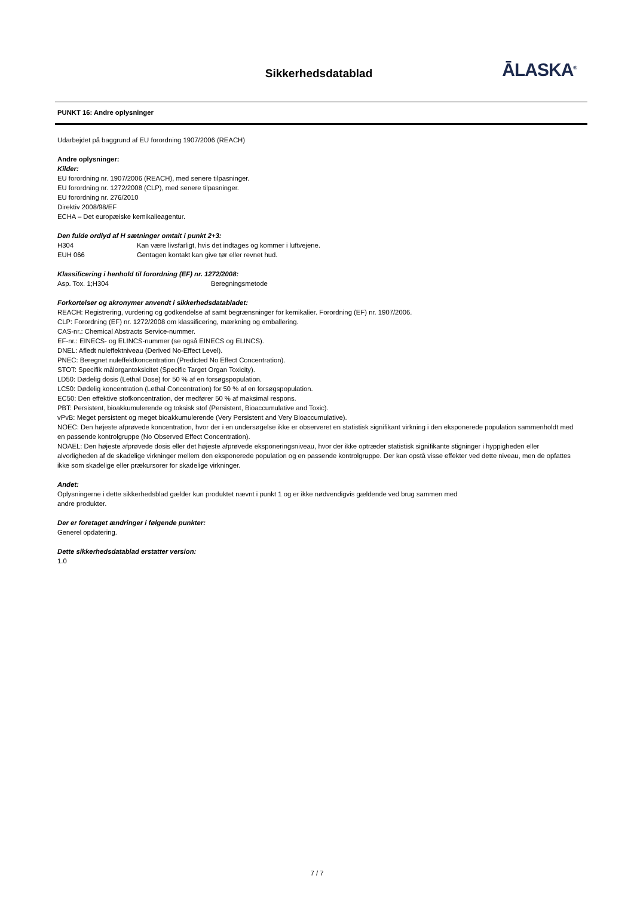Sikkerhedsdatablad ĀLASKA<sup>®</sup>
PUNKT 16: Andre oplysninger
Udarbejdet på baggrund af EU forordning 1907/2006 (REACH)
Andre oplysninger:
Kilder:
EU forordning nr. 1907/2006 (REACH), med senere tilpasninger.
EU forordning nr. 1272/2008 (CLP), med senere tilpasninger.
EU forordning nr. 276/2010
Direktiv 2008/98/EF
ECHA – Det europæiske kemikalieagentur.
Den fulde ordlyd af H sætninger omtalt i punkt 2+3:
H304 Kan være livsfarligt, hvis det indtages og kommer i luftvejene.
EUH 066 Gentagen kontakt kan give tør eller revnet hud.
Klassificering i henhold til forordning (EF) nr. 1272/2008:
Asp. Tox. 1;H304 Beregningsmetode
Forkortelser og akronymer anvendt i sikkerhedsdatabladet:
REACH: Registrering, vurdering og godkendelse af samt begrænsninger for kemikalier. Forordning (EF) nr. 1907/2006.
CLP: Forordning (EF) nr. 1272/2008 om klassificering, mærkning og emballering.
CAS-nr.: Chemical Abstracts Service-nummer.
EF-nr.: EINECS- og ELINCS-nummer (se også EINECS og ELINCS).
DNEL: Afledt nuleffektniveau (Derived No-Effect Level).
PNEC: Beregnet nuleffektkoncentration (Predicted No Effect Concentration).
STOT: Specifik målorgantoksicitet (Specific Target Organ Toxicity).
LD50: Dødelig dosis (Lethal Dose) for 50 % af en forsøgspopulation.
LC50: Dødelig koncentration (Lethal Concentration) for 50 % af en forsøgspopulation.
EC50: Den effektive stofkoncentration, der medfører 50 % af maksimal respons.
PBT: Persistent, bioakkumulerende og toksisk stof (Persistent, Bioaccumulative and Toxic).
vPvB: Meget persistent og meget bioakkumulerende (Very Persistent and Very Bioaccumulative).
NOEC: Den højeste afprøvede koncentration, hvor der i en undersøgelse ikke er observeret en statistisk signifikant virkning i den eksponerede population sammenholdt med en passende kontrolgruppe (No Observed Effect Concentration).
NOAEL: Den højeste afprøvede dosis eller det højeste afprøvede eksponeringsniveau, hvor der ikke optræder statistisk signifikante stigninger i hyppigheden eller alvorligheden af de skadelige virkninger mellem den eksponerede population og en passende kontrolgruppe. Der kan opstå visse effekter ved dette niveau, men de opfattes ikke som skadelige eller prækursorer for skadelige virkninger.
Andet:
Oplysningerne i dette sikkerhedsblad gælder kun produktet nævnt i punkt 1 og er ikke nødvendigvis gældende ved brug sammen med
andre produkter.
Der er foretaget ændringer i følgende punkter:
Generel opdatering.
Dette sikkerhedsdatablad erstatter version:
1.0
7 / 7